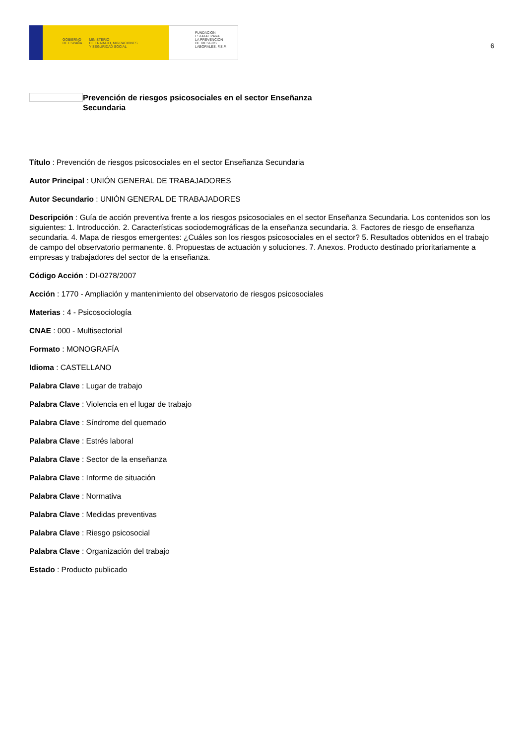GOBIERNO
DE ESPAÑA MINISTERIO
DE TRABAJO, MIGRACIONES
Y SEGURIDAD SOCIAL
FUNDACIÓN
ESTATAL PARA
LA PREVENCIÓN
DE RIESGOS
LABORALES, F.S.P.
6
Prevención de riesgos psicosociales en el sector Enseñanza Secundaria
Título : Prevención de riesgos psicosociales en el sector Enseñanza Secundaria
Autor Principal : UNIÓN GENERAL DE TRABAJADORES
Autor Secundario : UNIÓN GENERAL DE TRABAJADORES
Descripción : Guía de acción preventiva frente a los riesgos psicosociales en el sector Enseñanza Secundaria. Los contenidos son los siguientes: 1. Introducción. 2. Características sociodemográficas de la enseñanza secundaria. 3. Factores de riesgo de enseñanza secundaria. 4. Mapa de riesgos emergentes: ¿Cuáles son los riesgos psicosociales en el sector? 5. Resultados obtenidos en el trabajo de campo del observatorio permanente. 6. Propuestas de actuación y soluciones. 7. Anexos. Producto destinado prioritariamente a empresas y trabajadores del sector de la enseñanza.
Código Acción : DI-0278/2007
Acción : 1770 - Ampliación y mantenimiento del observatorio de riesgos psicosociales
Materias : 4 - Psicosociología
CNAE : 000 - Multisectorial
Formato : MONOGRAFÍA
Idioma : CASTELLANO
Palabra Clave : Lugar de trabajo
Palabra Clave : Violencia en el lugar de trabajo
Palabra Clave : Síndrome del quemado
Palabra Clave : Estrés laboral
Palabra Clave : Sector de la enseñanza
Palabra Clave : Informe de situación
Palabra Clave : Normativa
Palabra Clave : Medidas preventivas
Palabra Clave : Riesgo psicosocial
Palabra Clave : Organización del trabajo
Estado : Producto publicado